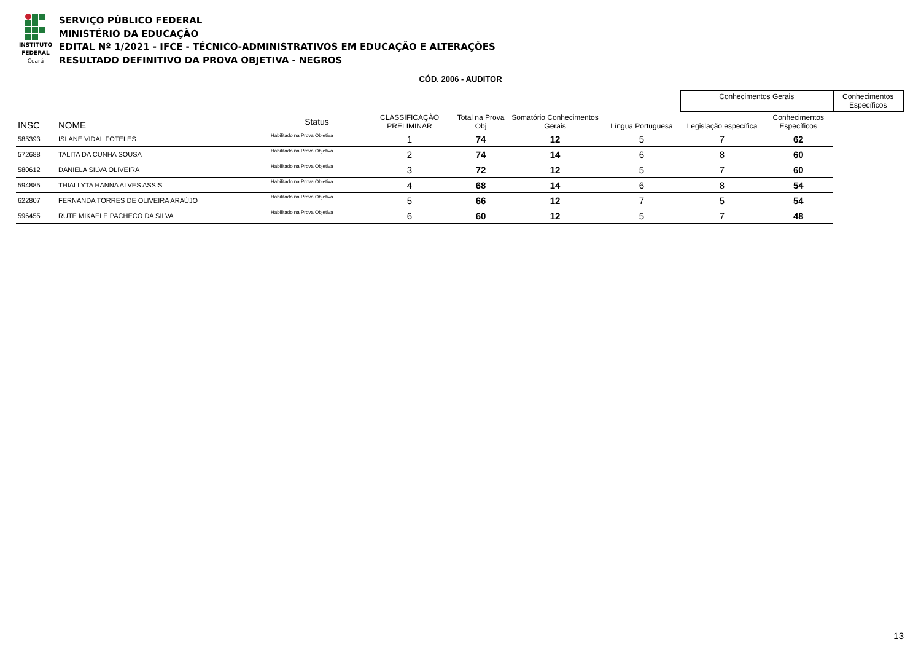INSTITUTO
FEDERAL
Ceará
SERVIÇO PÚBLICO FEDERAL
MINISTÉRIO DA EDUCAÇÃO
EDITAL Nº 1/2021 - IFCE - TÉCNICO-ADMINISTRATIVOS EM EDUCAÇÃO E ALTERAÇÕES
RESULTADO DEFINITIVO DA PROVA OBJETIVA - NEGROS
CÓD. 2006 - AUDITOR
| | | | | | | | Conhecimentos Gerais | | Conhecimentos Específicos |
| --- | --- | --- | --- | --- | --- | --- | --- | --- | --- |
| INSC | NOME | Status | CLASSIFICAÇÃO PRELIMINAR | Total na Prova Obj | Somatório Conhecimentos Gerais | Língua Portuguesa | Legislação específica | Conhecimentos Específicos | |
| 585393 | ISLANE VIDAL FOTELES | Habilitado na Prova Objetiva | 1 | 74 | 12 | 5 | 7 | 62 | |
| 572688 | TALITA DA CUNHA SOUSA | Habilitado na Prova Objetiva | 2 | 74 | 14 | 6 | 8 | 60 | |
| 580612 | DANIELA SILVA OLIVEIRA | Habilitado na Prova Objetiva | 3 | 72 | 12 | 5 | 7 | 60 | |
| 594885 | THIALLYTA HANNA ALVES ASSIS | Habilitado na Prova Objetiva | 4 | 68 | 14 | 6 | 8 | 54 | |
| 622807 | FERNANDA TORRES DE OLIVEIRA ARAÚJO | Habilitado na Prova Objetiva | 5 | 66 | 12 | 7 | 5 | 54 | |
| 596455 | RUTE MIKAELE PACHECO DA SILVA | Habilitado na Prova Objetiva | 6 | 60 | 12 | 5 | 7 | 48 | |
13